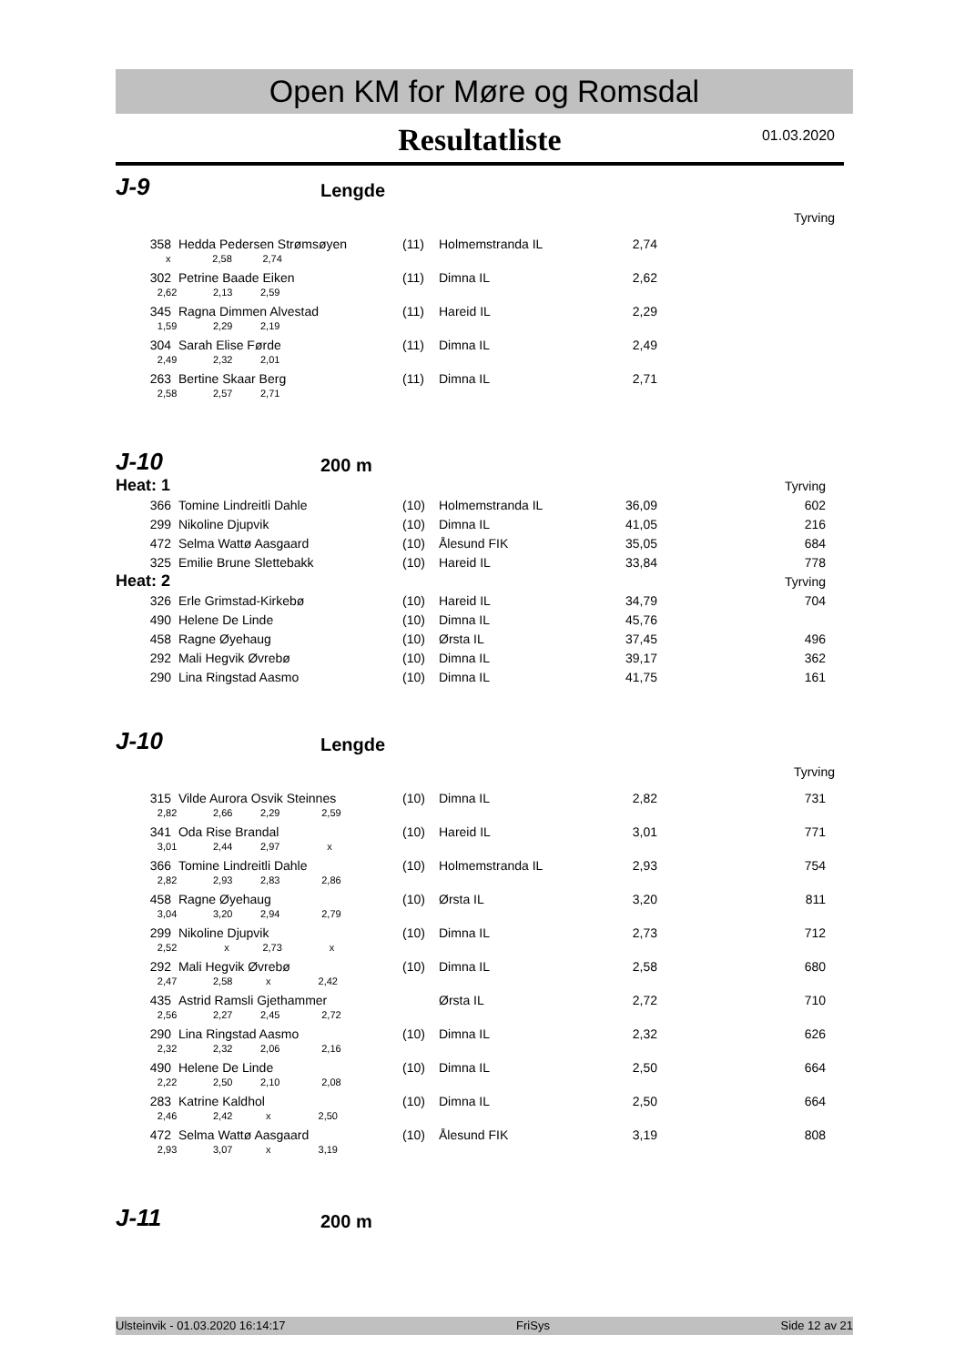Open KM for Møre og Romsdal
Resultatliste
01.03.2020
J-9
Lengde
Tyrving
| 358 | Hedda Pedersen Strømsøyen | (11) | Holmemstranda IL | 2,74 | |
| x 2,58 2,74 | | | | | |
| 302 | Petrine Baade Eiken | (11) | Dimna IL | 2,62 | |
| 2,62 2,13 2,59 | | | | | |
| 345 | Ragna Dimmen Alvestad | (11) | Hareid IL | 2,29 | |
| 1,59 2,29 2,19 | | | | | |
| 304 | Sarah Elise Førde | (11) | Dimna IL | 2,49 | |
| 2,49 2,32 2,01 | | | | | |
| 263 | Bertine Skaar Berg | (11) | Dimna IL | 2,71 | |
| 2,58 2,57 2,71 | | | | | |
J-10
200 m
| Heat: 1 | | | | | Tyrving |
| 366 | Tomine Lindreitli Dahle | (10) | Holmemstranda IL | 36,09 | 602 |
| 299 | Nikoline Djupvik | (10) | Dimna IL | 41,05 | 216 |
| 472 | Selma Wattø Aasgaard | (10) | Ålesund FIK | 35,05 | 684 |
| 325 | Emilie Brune Slettebakk | (10) | Hareid IL | 33,84 | 778 |
| Heat: 2 | | | | | Tyrving |
| 326 | Erle Grimstad-Kirkebø | (10) | Hareid IL | 34,79 | 704 |
| 490 | Helene De Linde | (10) | Dimna IL | 45,76 | |
| 458 | Ragne Øyehaug | (10) | Ørsta IL | 37,45 | 496 |
| 292 | Mali Hegvik Øvrebø | (10) | Dimna IL | 39,17 | 362 |
| 290 | Lina Ringstad Aasmo | (10) | Dimna IL | 41,75 | 161 |
J-10
Lengde
Tyrving
| 315 | Vilde Aurora Osvik Steinnes | (10) | Dimna IL | 2,82 | 731 |
| 2,82 2,66 2,29 2,59 | | | | | |
| 341 | Oda Rise Brandal | (10) | Hareid IL | 3,01 | 771 |
| 3,01 2,44 2,97 x | | | | | |
| 366 | Tomine Lindreitli Dahle | (10) | Holmemstranda IL | 2,93 | 754 |
| 2,82 2,93 2,83 2,86 | | | | | |
| 458 | Ragne Øyehaug | (10) | Ørsta IL | 3,20 | 811 |
| 3,04 3,20 2,94 2,79 | | | | | |
| 299 | Nikoline Djupvik | (10) | Dimna IL | 2,73 | 712 |
| 2,52 x 2,73 x | | | | | |
| 292 | Mali Hegvik Øvrebø | (10) | Dimna IL | 2,58 | 680 |
| 2,47 2,58 x 2,42 | | | | | |
| 435 | Astrid Ramsli Gjethammer | | Ørsta IL | 2,72 | 710 |
| 2,56 2,27 2,45 2,72 | | | | | |
| 290 | Lina Ringstad Aasmo | (10) | Dimna IL | 2,32 | 626 |
| 2,32 2,32 2,06 2,16 | | | | | |
| 490 | Helene De Linde | (10) | Dimna IL | 2,50 | 664 |
| 2,22 2,50 2,10 2,08 | | | | | |
| 283 | Katrine Kaldhol | (10) | Dimna IL | 2,50 | 664 |
| 2,46 2,42 x 2,50 | | | | | |
| 472 | Selma Wattø Aasgaard | (10) | Ålesund FIK | 3,19 | 808 |
| 2,93 3,07 x 3,19 | | | | | |
J-11
200 m
Ulsteinvik - 01.03.2020 16:14:17 FriSys Side 12 av 21